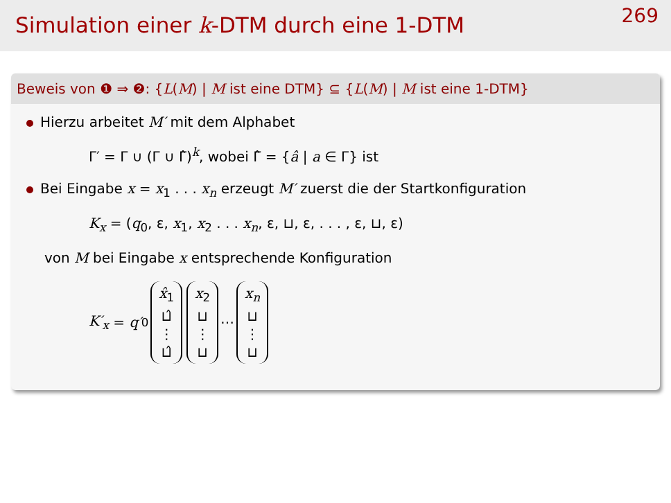Simulation einer k-DTM durch eine 1-DTM
269
Beweis von ❶ ⇒ ❷: {L(M) | M ist eine DTM} ⊆ {L(M) | M ist eine 1-DTM}
Hierzu arbeitet M′ mit dem Alphabet
Γ′ = Γ ∪ (Γ ∪ Γ̂)<sup>k</sup>, wobei Γ̂ = {â | a ∈ Γ} ist
Bei Eingabe x = x<sub>1</sub> . . . x<sub>n</sub> erzeugt M′ zuerst die der Startkonfiguration
K<sub>x</sub> = (q<sub>0</sub>, ε, x<sub>1</sub>, x<sub>2</sub> . . . x<sub>n</sub>, ε, ⊔, ε, . . . , ε, ⊔, ε)
von M bei Eingabe x entsprechende Konfiguration
K′<sub>x</sub> = q′<sub>0</sub> x̂<sub>1</sub> ⊔̂ ⋮ ⊔̂ x<sub>2</sub> ⊔ ⋮ ⊔ ⋯ x<sub>n</sub> ⊔ ⋮ ⊔